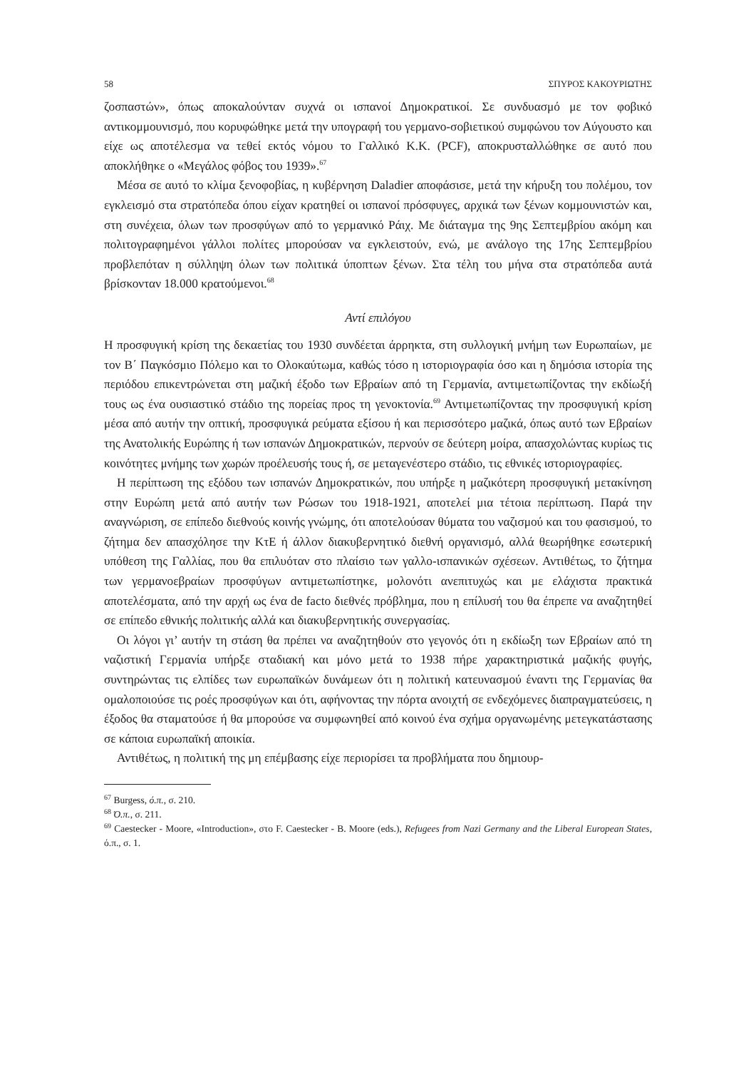58 ΣΠΥΡΟΣ ΚΑΚΟΥΡΙΩΤΗΣ
ζοσπαστών», όπως αποκαλούνταν συχνά οι ισπανοί Δημοκρατικοί. Σε συνδυασμό με τον φοβικό αντικομμουνισμό, που κορυφώθηκε μετά την υπογραφή του γερμανο-σοβιετικού συμφώνου τον Αύγουστο και είχε ως αποτέλεσμα να τεθεί εκτός νόμου το Γαλλικό Κ.Κ. (PCF), αποκρυσταλλώθηκε σε αυτό που αποκλήθηκε ο «Μεγάλος φόβος του 1939».<sup>67</sup>
Μέσα σε αυτό το κλίμα ξενοφοβίας, η κυβέρνηση Daladier αποφάσισε, μετά την κήρυξη του πολέμου, τον εγκλεισμό στα στρατόπεδα όπου είχαν κρατηθεί οι ισπανοί πρόσφυγες, αρχικά των ξένων κομμουνιστών και, στη συνέχεια, όλων των προσφύγων από το γερμανικό Ράιχ. Με διάταγμα της 9ης Σεπτεμβρίου ακόμη και πολιτογραφημένοι γάλλοι πολίτες μπορούσαν να εγκλειστούν, ενώ, με ανάλογο της 17ης Σεπτεμβρίου προβλεπόταν η σύλληψη όλων των πολιτικά ύποπτων ξένων. Στα τέλη του μήνα στα στρατόπεδα αυτά βρίσκονταν 18.000 κρατούμενοι.<sup>68</sup>
Αντί επιλόγου
Η προσφυγική κρίση της δεκαετίας του 1930 συνδέεται άρρηκτα, στη συλλογική μνήμη των Ευρωπαίων, με τον Β΄ Παγκόσμιο Πόλεμο και το Ολοκαύτωμα, καθώς τόσο η ιστοριογραφία όσο και η δημόσια ιστορία της περιόδου επικεντρώνεται στη μαζική έξοδο των Εβραίων από τη Γερμανία, αντιμετωπίζοντας την εκδίωξή τους ως ένα ουσιαστικό στάδιο της πορείας προς τη γενοκτονία.<sup>69</sup> Αντιμετωπίζοντας την προσφυγική κρίση μέσα από αυτήν την οπτική, προσφυγικά ρεύματα εξίσου ή και περισσότερο μαζικά, όπως αυτό των Εβραίων της Ανατολικής Ευρώπης ή των ισπανών Δημοκρατικών, περνούν σε δεύτερη μοίρα, απασχολώντας κυρίως τις κοινότητες μνήμης των χωρών προέλευσής τους ή, σε μεταγενέστερο στάδιο, τις εθνικές ιστοριογραφίες.
Η περίπτωση της εξόδου των ισπανών Δημοκρατικών, που υπήρξε η μαζικότερη προσφυγική μετακίνηση στην Ευρώπη μετά από αυτήν των Ρώσων του 1918-1921, αποτελεί μια τέτοια περίπτωση. Παρά την αναγνώριση, σε επίπεδο διεθνούς κοινής γνώμης, ότι αποτελούσαν θύματα του ναζισμού και του φασισμού, το ζήτημα δεν απασχόλησε την ΚτΕ ή άλλον διακυβερνητικό διεθνή οργανισμό, αλλά θεωρήθηκε εσωτερική υπόθεση της Γαλλίας, που θα επιλυόταν στο πλαίσιο των γαλλο-ισπανικών σχέσεων. Αντιθέτως, το ζήτημα των γερμανοεβραίων προσφύγων αντιμετωπίστηκε, μολονότι ανεπιτυχώς και με ελάχιστα πρακτικά αποτελέσματα, από την αρχή ως ένα de facto διεθνές πρόβλημα, που η επίλυσή του θα έπρεπε να αναζητηθεί σε επίπεδο εθνικής πολιτικής αλλά και διακυβερνητικής συνεργασίας.
Οι λόγοι γι’ αυτήν τη στάση θα πρέπει να αναζητηθούν στο γεγονός ότι η εκδίωξη των Εβραίων από τη ναζιστική Γερμανία υπήρξε σταδιακή και μόνο μετά το 1938 πήρε χαρακτηριστικά μαζικής φυγής, συντηρώντας τις ελπίδες των ευρωπαϊκών δυνάμεων ότι η πολιτική κατευνασμού έναντι της Γερμανίας θα ομαλοποιούσε τις ροές προσφύγων και ότι, αφήνοντας την πόρτα ανοιχτή σε ενδεχόμενες διαπραγματεύσεις, η έξοδος θα σταματούσε ή θα μπορούσε να συμφωνηθεί από κοινού ένα σχήμα οργανωμένης μετεγκατάστασης σε κάποια ευρωπαϊκή αποικία.
Αντιθέτως, η πολιτική της μη επέμβασης είχε περιορίσει τα προβλήματα που δημιουρ-
<sup>67</sup> Burgess, ό.π., σ. 210.
<sup>68</sup> Ό.π., σ. 211.
<sup>69</sup> Caestecker - Moore, «Introduction», στο F. Caestecker - B. Moore (eds.), Refugees from Nazi Germany and the Liberal European States, ό.π., σ. 1.